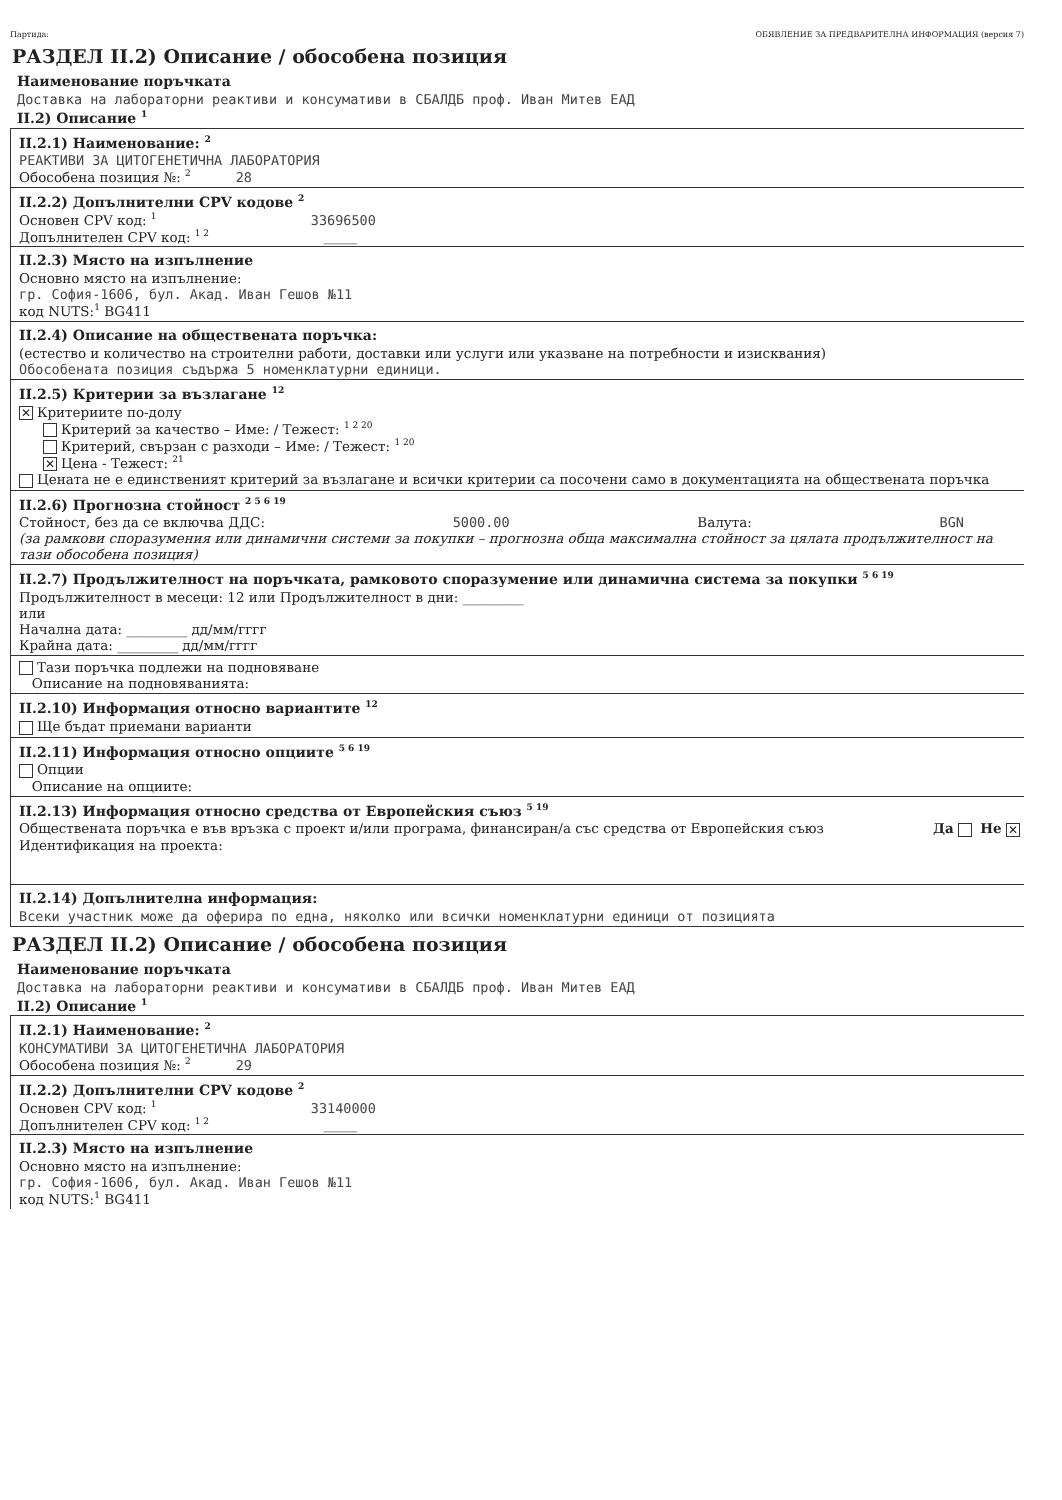Партида: ОБЯВЛЕНИЕ ЗА ПРЕДВАРИТЕЛНА ИНФОРМАЦИЯ (версия 7)
РАЗДЕЛ II.2) Описание / обособена позиция
Наименование поръчката
Доставка на лабораторни реактиви и консумативи в СБАЛДБ проф. Иван Митев ЕАД
II.2) Описание <sup>1</sup>
II.2.1) Наименование: <sup>2</sup>
РЕАКТИВИ ЗА ЦИТОГЕНЕТИЧНА ЛАБОРАТОРИЯ
Обособена позиция №: <sup>2</sup> 28
II.2.2) Допълнителни CPV кодове <sup>2</sup>
Основен CPV код: <sup>1</sup> 33696500
Допълнителен CPV код: <sup>1 2</sup> _____
II.2.3) Място на изпълнение
Основно място на изпълнение:
гр. София-1606, бул. Акад. Иван Гешов №11
код NUTS:<sup>1</sup> BG411
II.2.4) Описание на обществената поръчка:
(естество и количество на строителни работи, доставки или услуги или указване на потребности и изисквания)
Обособената позиция съдържа 5 номенклатурни единици.
II.2.5) Критерии за възлагане <sup>12</sup>
✕ Критериите по-долу
Критерий за качество – Име: / Тежест: <sup>1 2 20</sup>
Критерий, свързан с разходи – Име: / Тежест: <sup>1 20</sup>
✕ Цена - Тежест: <sup>21</sup>
Цената не е единственият критерий за възлагане и всички критерии са посочени само в документацията на обществената поръчка
II.2.6) Прогнозна стойност <sup>2 5 6 19</sup>
Стойност, без да се включва ДДС: 5000.00 Валута: BGN
(за рамкови споразумения или динамични системи за покупки – прогнозна обща максимална стойност за цялата продължителност на тази обособена позиция)
II.2.7) Продължителност на поръчката, рамковото споразумение или динамична система за покупки <sup>5 6 19</sup>
Продължителност в месеци: 12 или Продължителност в дни: _________
или
Начална дата: _________ дд/мм/гггг
Крайна дата: _________ дд/мм/гггг
Тази поръчка подлежи на подновяване
Описание на подновяванията:
II.2.10) Информация относно вариантите <sup>12</sup>
Ще бъдат приемани варианти
II.2.11) Информация относно опциите <sup>5 6 19</sup>
Опции
Описание на опциите:
II.2.13) Информация относно средства от Европейския съюз <sup>5 19</sup>
Обществената поръчка е във връзка с проект и/или програма, финансиран/а със средства от Европейския съюз Да Не ✕
Идентификация на проекта:
II.2.14) Допълнителна информация:
Всеки участник може да оферира по една, няколко или всички номенклатурни единици от позицията
РАЗДЕЛ II.2) Описание / обособена позиция
Наименование поръчката
Доставка на лабораторни реактиви и консумативи в СБАЛДБ проф. Иван Митев ЕАД
II.2) Описание <sup>1</sup>
II.2.1) Наименование: <sup>2</sup>
КОНСУМАТИВИ ЗА ЦИТОГЕНЕТИЧНА ЛАБОРАТОРИЯ
Обособена позиция №: <sup>2</sup> 29
II.2.2) Допълнителни CPV кодове <sup>2</sup>
Основен CPV код: <sup>1</sup> 33140000
Допълнителен CPV код: <sup>1 2</sup> _____
II.2.3) Място на изпълнение
Основно място на изпълнение:
гр. София-1606, бул. Акад. Иван Гешов №11
код NUTS:<sup>1</sup> BG411